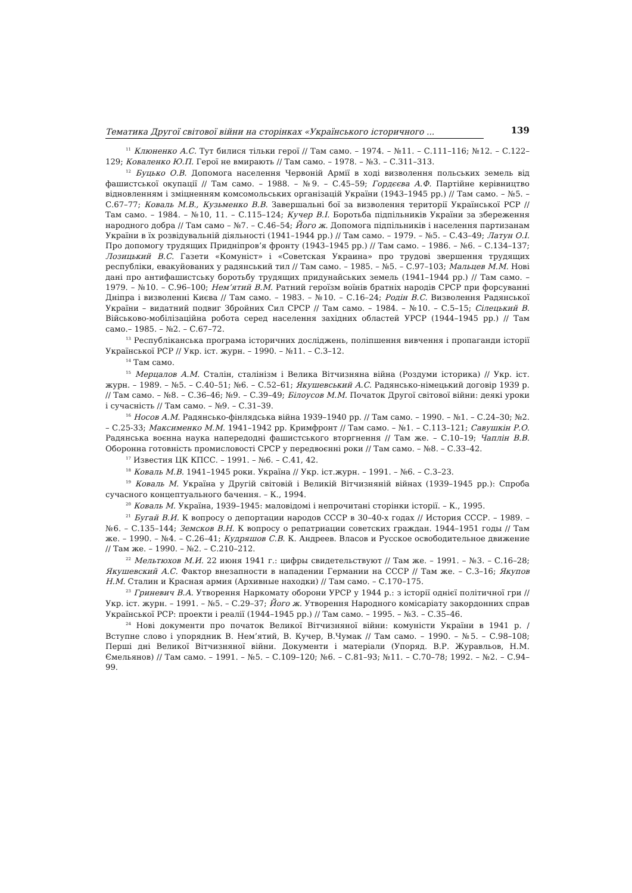Тематика Другої світової війни на сторінках «Українського історичного ... 139
<sup>11</sup> Клюненко А.С. Тут билися тільки герої // Там само. – 1974. – №11. – С.111–116; №12. – С.122–129; Коваленко Ю.П. Герої не вмирають // Там само. – 1978. – №3. – С.311–313.
<sup>12</sup> Буцько О.В. Допомога населення Червоній Армії в ході визволення польських земель від фашистської окупації // Там само. – 1988. – №9. – С.45–59; Гордєєва А.Ф. Партійне керівництво відновленням і зміцненням комсомольських організацій України (1943–1945 рр.) // Там само. – №5. – С.67–77; Коваль М.В., Кузьменко В.В. Завершальні бої за визволення території Української РСР // Там само. – 1984. – №10, 11. – С.115–124; Кучер В.І. Боротьба підпільників України за збереження народного добра // Там само – №7. – С.46–54; Його ж. Допомога підпільників і населення партизанам України в їх розвідувальній діяльності (1941–1944 рр.) // Там само. – 1979. – №5. – С.43–49; Латун О.І. Про допомогу трудящих Придніпров’я фронту (1943–1945 рр.) // Там само. – 1986. – №6. – С.134–137; Лозицький В.С. Газети «Комуніст» і «Советская Украина» про трудові звершення трудящих республіки, евакуйованих у радянський тил // Там само. – 1985. – №5. – С.97–103; Мальцев М.М. Нові дані про антифашистську боротьбу трудящих придунайських земель (1941–1944 рр.) // Там само. – 1979. – №10. – С.96–100; Нем’ятий В.М. Ратний героїзм воїнів братніх народів СРСР при форсуванні Дніпра і визволенні Києва // Там само. – 1983. – №10. – С.16–24; Родін В.С. Визволення Радянської України – видатний подвиг Збройних Сил СРСР // Там само. – 1984. – №10. – С.5–15; Сілецький В. Військово-мобілізаційна робота серед населення західних областей УРСР (1944–1945 рр.) // Там само.– 1985. – №2. – С.67–72.
<sup>13</sup> Республіканська програма історичних досліджень, поліпшення вивчення і пропаганди історії Української РСР // Укр. іст. журн. – 1990. – №11. – С.3–12.
<sup>14</sup> Там само.
<sup>15</sup> Мерцалов А.М. Сталін, сталінізм і Велика Вітчизняна війна (Роздуми історика) // Укр. іст. журн. – 1989. – №5. – С.40–51; №6. – С.52–61; Якушевський А.С. Радянсько-німецький договір 1939 р. // Там само. – №8. – С.36–46; №9. – С.39–49; Білоусов М.М. Початок Другої світової війни: деякі уроки і сучасність // Там само. – №9. – С.31–39.
<sup>16</sup> Носов А.М. Радянсько-фінлядська війна 1939–1940 рр. // Там само. – 1990. – №1. – С.24–30; №2. – С.25-33; Максименко М.М. 1941–1942 рр. Кримфронт // Там само. – №1. – С.113–121; Савушкін Р.О. Радянська воєнна наука напередодні фашистського вторгнення // Там же. – С.10–19; Чаплін В.В. Оборонна готовність промисловості СРСР у передвоєнні роки // Там само. – №8. – С.33–42.
<sup>17</sup> Известия ЦК КПСС. – 1991. – №6. – С.41, 42.
<sup>18</sup> Коваль М.В. 1941–1945 роки. Україна // Укр. іст.журн. – 1991. – №6. – С.3–23.
<sup>19</sup> Коваль М. Україна у Другій світовій і Великій Вітчизняній війнах (1939–1945 рр.): Спроба сучасного концептуального бачення. – К., 1994.
<sup>20</sup> Коваль М. Україна, 1939–1945: маловідомі і непрочитані сторінки історії. – К., 1995.
<sup>21</sup> Бугай В.И. К вопросу о депортации народов СССР в 30–40-х годах // История СССР. – 1989. – №6. – С.135–144; Земсков В.Н. К вопросу о репатриации советских граждан. 1944–1951 годы // Там же. – 1990. – №4. – С.26–41; Кудряшов С.В. К. Андреев. Власов и Русское освободительное движение // Там же. – 1990. – №2. – С.210–212.
<sup>22</sup> Мельтюхов М.И. 22 июня 1941 г.: цифры свидетельствуют // Там же. – 1991. – №3. – С.16–28; Якушевский А.С. Фактор внезапности в нападении Германии на СССР // Там же. – С.3–16; Якупов Н.М. Сталин и Красная армия (Архивные находки) // Там само. – С.170–175.
<sup>23</sup> Гриневич В.А. Утворення Наркомату оборони УРСР у 1944 р.: з історії однієї політичної гри // Укр. іст. журн. – 1991. – №5. – С.29–37; Його ж. Утворення Народного комісаріату закордонних справ Української РСР: проекти і реалії (1944–1945 рр.) // Там само. – 1995. – №3. – С.35–46.
<sup>24</sup> Нові документи про початок Великої Вітчизняної війни: комуністи України в 1941 р. / Вступне слово і упорядник В. Нем’ятий, В. Кучер, В.Чумак // Там само. – 1990. – №5. – С.98–108; Перші дні Великої Вітчизняної війни. Документи і матеріали (Упоряд. В.Р. Журавльов, Н.М. Ємельянов) // Там само. – 1991. – №5. – С.109–120; №6. – С.81–93; №11. – С.70–78; 1992. – №2. – С.94–99.